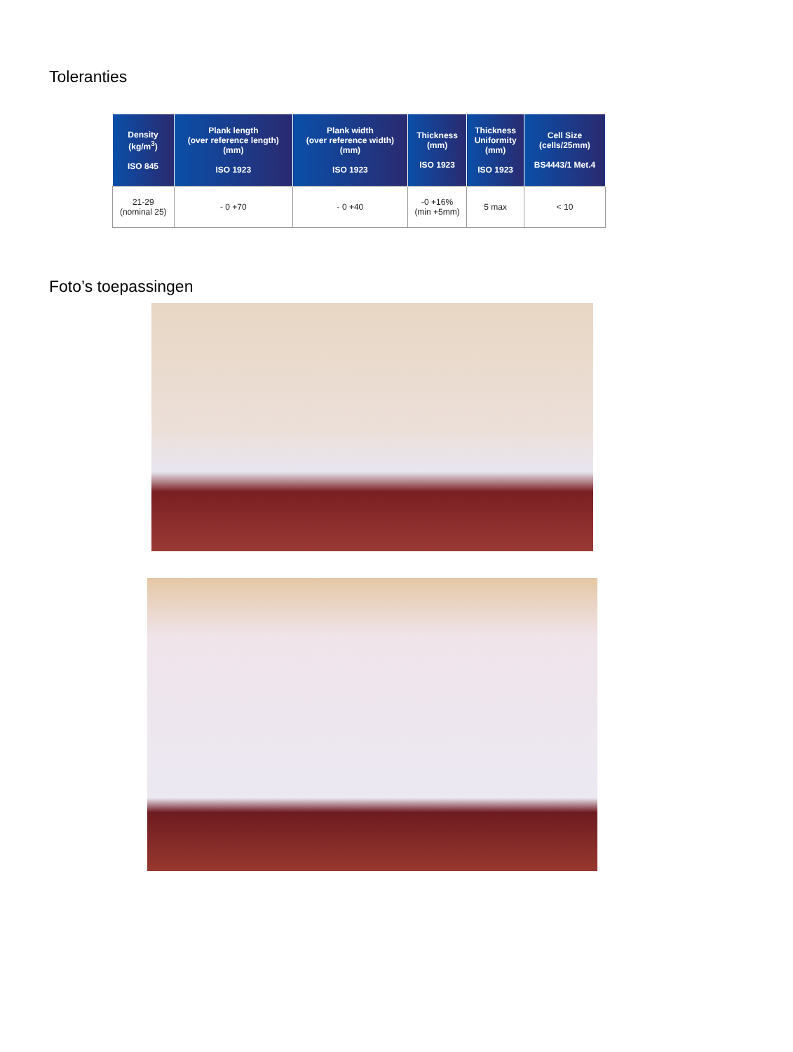Toleranties
| Density (kg/m<sup>3</sup>) ISO 845 | Plank length (over reference length) (mm) ISO 1923 | Plank width (over reference width) (mm) ISO 1923 | Thickness (mm) ISO 1923 | Thickness Uniformity (mm) ISO 1923 | Cell Size (cells/25mm) BS4443/1 Met.4 |
| --- | --- | --- | --- | --- | --- |
| 21-29 (nominal 25) | - 0 +70 | - 0 +40 | -0 +16% (min +5mm) | 5 max | < 10 |
Foto’s toepassingen